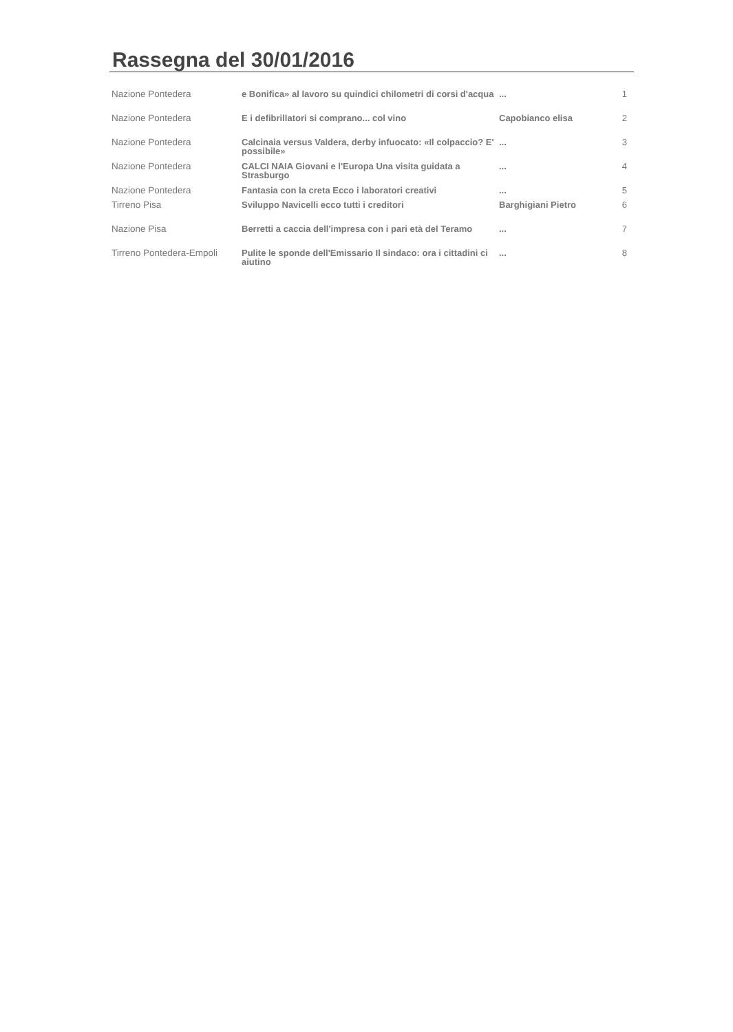Rassegna del 30/01/2016
| Nazione Pontedera | e Bonifica» al lavoro su quindici chilometri di corsi d'acqua | ... | 1 |
| Nazione Pontedera | E i defibrillatori si comprano... col vino | Capobianco elisa | 2 |
| Nazione Pontedera | Calcinaia versus Valdera, derby infuocato: «Il colpaccio? E' possibile» | ... | 3 |
| Nazione Pontedera | CALCI NAIA Giovani e l'Europa Una visita guidata a Strasburgo | ... | 4 |
| Nazione Pontedera | Fantasia con la creta Ecco i laboratori creativi | ... | 5 |
| Tirreno Pisa | Sviluppo Navicelli ecco tutti i creditori | Barghigiani Pietro | 6 |
| Nazione Pisa | Berretti a caccia dell'impresa con i pari età del Teramo | ... | 7 |
| Tirreno Pontedera-Empoli | Pulite le sponde dell'Emissario Il sindaco: ora i cittadini ci aiutino | ... | 8 |